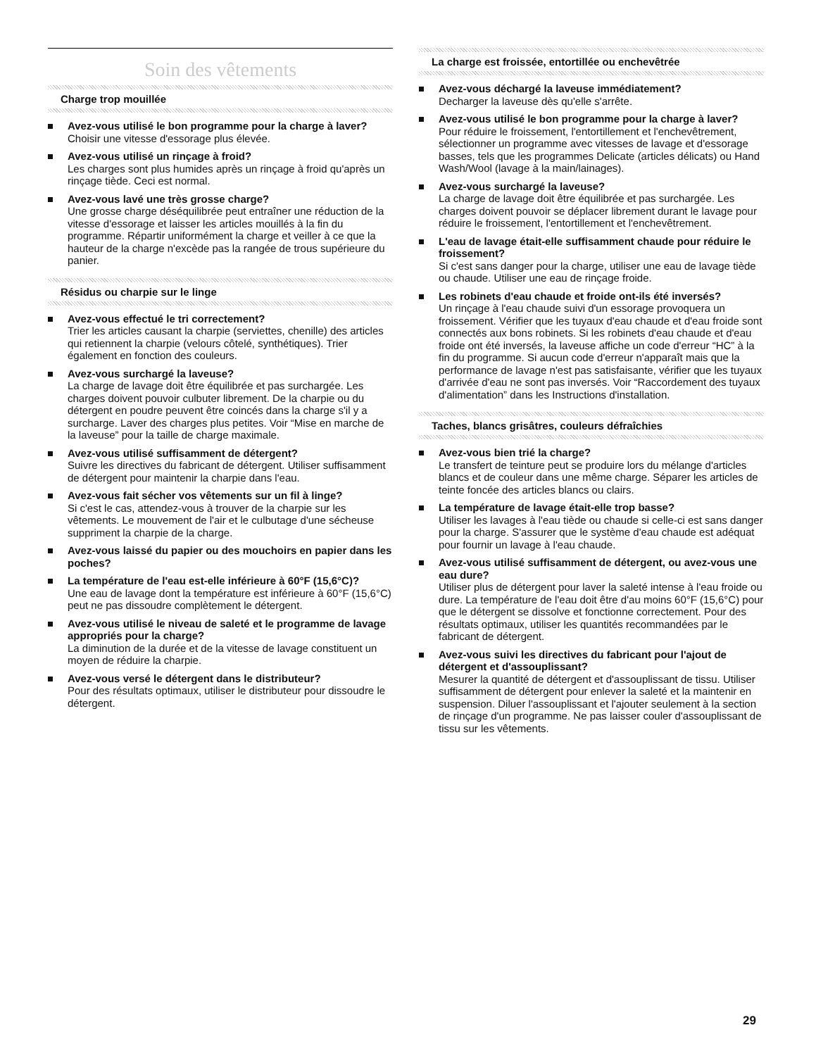Soin des vêtements
Charge trop mouillée
Avez-vous utilisé le bon programme pour la charge à laver?
Choisir une vitesse d'essorage plus élevée.
Avez-vous utilisé un rinçage à froid?
Les charges sont plus humides après un rinçage à froid qu'après un rinçage tiède. Ceci est normal.
Avez-vous lavé une très grosse charge?
Une grosse charge déséquilibrée peut entraîner une réduction de la vitesse d'essorage et laisser les articles mouillés à la fin du programme. Répartir uniformément la charge et veiller à ce que la hauteur de la charge n'excède pas la rangée de trous supérieure du panier.
Résidus ou charpie sur le linge
Avez-vous effectué le tri correctement?
Trier les articles causant la charpie (serviettes, chenille) des articles qui retiennent la charpie (velours côtelé, synthétiques). Trier également en fonction des couleurs.
Avez-vous surchargé la laveuse?
La charge de lavage doit être équilibrée et pas surchargée. Les charges doivent pouvoir culbuter librement. De la charpie ou du détergent en poudre peuvent être coincés dans la charge s'il y a surcharge. Laver des charges plus petites. Voir “Mise en marche de la laveuse” pour la taille de charge maximale.
Avez-vous utilisé suffisamment de détergent?
Suivre les directives du fabricant de détergent. Utiliser suffisamment de détergent pour maintenir la charpie dans l'eau.
Avez-vous fait sécher vos vêtements sur un fil à linge?
Si c'est le cas, attendez-vous à trouver de la charpie sur les vêtements. Le mouvement de l'air et le culbutage d'une sécheuse suppriment la charpie de la charge.
Avez-vous laissé du papier ou des mouchoirs en papier dans les poches?
La température de l'eau est-elle inférieure à 60°F (15,6°C)?
Une eau de lavage dont la température est inférieure à 60°F (15,6°C) peut ne pas dissoudre complètement le détergent.
Avez-vous utilisé le niveau de saleté et le programme de lavage appropriés pour la charge?
La diminution de la durée et de la vitesse de lavage constituent un moyen de réduire la charpie.
Avez-vous versé le détergent dans le distributeur?
Pour des résultats optimaux, utiliser le distributeur pour dissoudre le détergent.
La charge est froissée, entortillée ou enchevêtrée
Avez-vous déchargé la laveuse immédiatement?
Decharger la laveuse dès qu'elle s'arrête.
Avez-vous utilisé le bon programme pour la charge à laver?
Pour réduire le froissement, l'entortillement et l'enchevêtrement, sélectionner un programme avec vitesses de lavage et d'essorage basses, tels que les programmes Delicate (articles délicats) ou Hand Wash/Wool (lavage à la main/lainages).
Avez-vous surchargé la laveuse?
La charge de lavage doit être équilibrée et pas surchargée. Les charges doivent pouvoir se déplacer librement durant le lavage pour réduire le froissement, l'entortillement et l'enchevêtrement.
L'eau de lavage était-elle suffisamment chaude pour réduire le froissement?
Si c'est sans danger pour la charge, utiliser une eau de lavage tiède ou chaude. Utiliser une eau de rinçage froide.
Les robinets d'eau chaude et froide ont-ils été inversés?
Un rinçage à l'eau chaude suivi d'un essorage provoquera un froissement. Vérifier que les tuyaux d'eau chaude et d'eau froide sont connectés aux bons robinets. Si les robinets d'eau chaude et d'eau froide ont été inversés, la laveuse affiche un code d'erreur “HC” à la fin du programme. Si aucun code d'erreur n'apparaît mais que la performance de lavage n'est pas satisfaisante, vérifier que les tuyaux d'arrivée d'eau ne sont pas inversés. Voir “Raccordement des tuyaux d'alimentation” dans les Instructions d'installation.
Taches, blancs grisâtres, couleurs défraîchies
Avez-vous bien trié la charge?
Le transfert de teinture peut se produire lors du mélange d'articles blancs et de couleur dans une même charge. Séparer les articles de teinte foncée des articles blancs ou clairs.
La température de lavage était-elle trop basse?
Utiliser les lavages à l'eau tiède ou chaude si celle-ci est sans danger pour la charge. S'assurer que le système d'eau chaude est adéquat pour fournir un lavage à l'eau chaude.
Avez-vous utilisé suffisamment de détergent, ou avez-vous une eau dure?
Utiliser plus de détergent pour laver la saleté intense à l'eau froide ou dure. La température de l'eau doit être d'au moins 60°F (15,6°C) pour que le détergent se dissolve et fonctionne correctement. Pour des résultats optimaux, utiliser les quantités recommandées par le fabricant de détergent.
Avez-vous suivi les directives du fabricant pour l'ajout de détergent et d'assouplissant?
Mesurer la quantité de détergent et d'assouplissant de tissu. Utiliser suffisamment de détergent pour enlever la saleté et la maintenir en suspension. Diluer l'assouplissant et l'ajouter seulement à la section de rinçage d'un programme. Ne pas laisser couler d'assouplissant de tissu sur les vêtements.
29